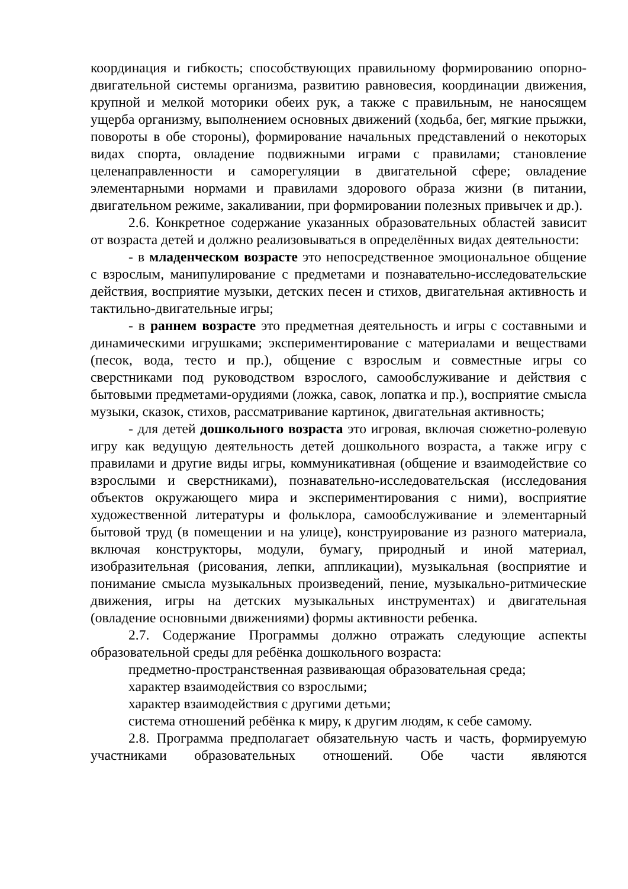координация и гибкость; способствующих правильному формированию опорно-двигательной системы организма, развитию равновесия, координации движения, крупной и мелкой моторики обеих рук, а также с правильным, не наносящем ущерба организму, выполнением основных движений (ходьба, бег, мягкие прыжки, повороты в обе стороны), формирование начальных представлений о некоторых видах спорта, овладение подвижными играми с правилами; становление целенаправленности и саморегуляции в двигательной сфере; овладение элементарными нормами и правилами здорового образа жизни (в питании, двигательном режиме, закаливании, при формировании полезных привычек и др.).
2.6. Конкретное содержание указанных образовательных областей зависит от возраста детей и должно реализовываться в определённых видах деятельности:
- в младенческом возрасте это непосредственное эмоциональное общение с взрослым, манипулирование с предметами и познавательно-исследовательские действия, восприятие музыки, детских песен и стихов, двигательная активность и тактильно-двигательные игры;
- в раннем возрасте это предметная деятельность и игры с составными и динамическими игрушками; экспериментирование с материалами и веществами (песок, вода, тесто и пр.), общение с взрослым и совместные игры со сверстниками под руководством взрослого, самообслуживание и действия с бытовыми предметами-орудиями (ложка, савок, лопатка и пр.), восприятие смысла музыки, сказок, стихов, рассматривание картинок, двигательная активность;
- для детей дошкольного возраста это игровая, включая сюжетно-ролевую игру как ведущую деятельность детей дошкольного возраста, а также игру с правилами и другие виды игры, коммуникативная (общение и взаимодействие со взрослыми и сверстниками), познавательно-исследовательская (исследования объектов окружающего мира и экспериментирования с ними), восприятие художественной литературы и фольклора, самообслуживание и элементарный бытовой труд (в помещении и на улице), конструирование из разного материала, включая конструкторы, модули, бумагу, природный и иной материал, изобразительная (рисования, лепки, аппликации), музыкальная (восприятие и понимание смысла музыкальных произведений, пение, музыкально-ритмические движения, игры на детских музыкальных инструментах) и двигательная (овладение основными движениями) формы активности ребенка.
2.7. Содержание Программы должно отражать следующие аспекты образовательной среды для ребёнка дошкольного возраста:
предметно-пространственная развивающая образовательная среда;
характер взаимодействия со взрослыми;
характер взаимодействия с другими детьми;
система отношений ребёнка к миру, к другим людям, к себе самому.
2.8. Программа предполагает обязательную часть и часть, формируемую участниками образовательных отношений. Обе части являются